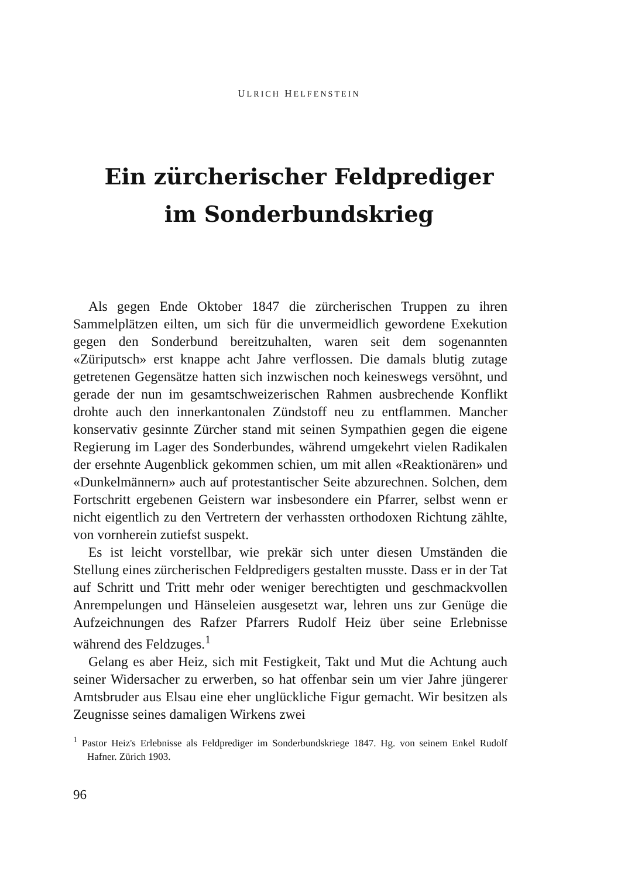ULRICH HELFENSTEIN
Ein zürcherischer Feldprediger
im Sonderbundskrieg
Als gegen Ende Oktober 1847 die zürcherischen Truppen zu ihren Sammelplätzen eilten, um sich für die unvermeidlich gewordene Exekution gegen den Sonderbund bereitzuhalten, waren seit dem sogenannten «Züriputsch» erst knappe acht Jahre verflossen. Die damals blutig zutage getretenen Gegensätze hatten sich inzwischen noch keineswegs versöhnt, und gerade der nun im gesamtschweizerischen Rahmen ausbrechende Konflikt drohte auch den innerkantonalen Zündstoff neu zu entflammen. Mancher konservativ gesinnte Zürcher stand mit seinen Sympathien gegen die eigene Regierung im Lager des Sonderbundes, während umgekehrt vielen Radikalen der ersehnte Augenblick gekommen schien, um mit allen «Reaktionären» und «Dunkelmännern» auch auf protestantischer Seite abzurechnen. Solchen, dem Fortschritt ergebenen Geistern war insbesondere ein Pfarrer, selbst wenn er nicht eigentlich zu den Vertretern der verhassten orthodoxen Richtung zählte, von vornherein zutiefst suspekt.
Es ist leicht vorstellbar, wie prekär sich unter diesen Umständen die Stellung eines zürcherischen Feldpredigers gestalten musste. Dass er in der Tat auf Schritt und Tritt mehr oder weniger berechtigten und geschmackvollen Anrempelungen und Hänseleien ausgesetzt war, lehren uns zur Genüge die Aufzeichnungen des Rafzer Pfarrers Rudolf Heiz über seine Erlebnisse während des Feldzuges.<sup>1</sup>
Gelang es aber Heiz, sich mit Festigkeit, Takt und Mut die Achtung auch seiner Widersacher zu erwerben, so hat offenbar sein um vier Jahre jüngerer Amtsbruder aus Elsau eine eher unglückliche Figur gemacht. Wir besitzen als Zeugnisse seines damaligen Wirkens zwei
<sup>1</sup> Pastor Heiz's Erlebnisse als Feldprediger im Sonderbundskriege 1847. Hg. von seinem Enkel Rudolf Hafner. Zürich 1903.
96